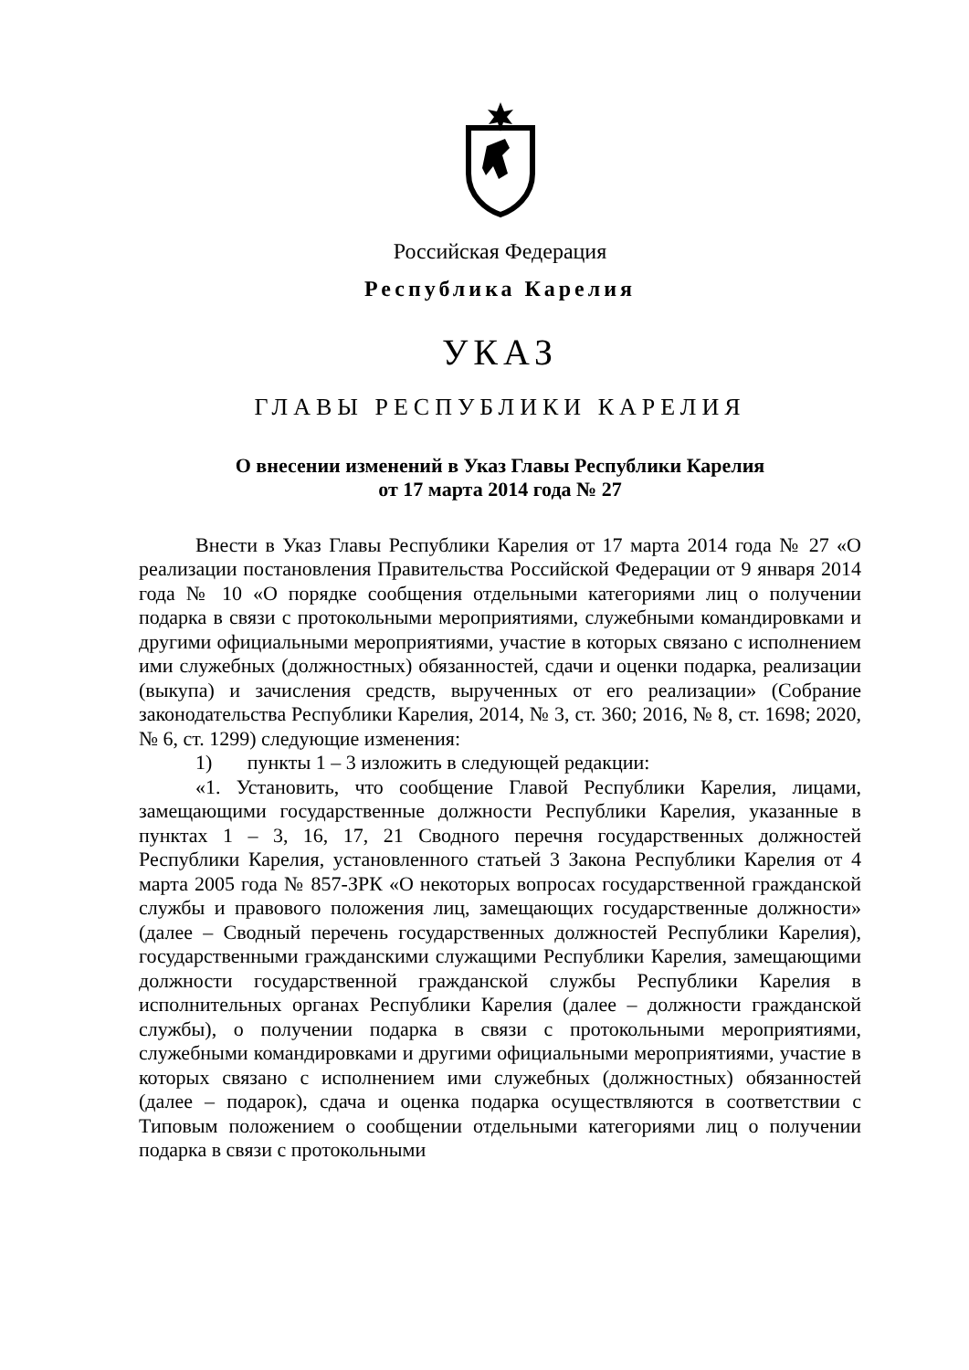Российская Федерация
Республика Карелия
УКАЗ
ГЛАВЫ РЕСПУБЛИКИ КАРЕЛИЯ
О внесении изменений в Указ Главы Республики Карелия
от 17 марта 2014 года № 27
Внести в Указ Главы Республики Карелия от 17 марта 2014 года № 27 «О реализации постановления Правительства Российской Федерации от 9 января 2014 года № 10 «О порядке сообщения отдельными категориями лиц о получении подарка в связи с протокольными мероприятиями, служебными командировками и другими официальными мероприятиями, участие в которых связано с исполнением ими служебных (должностных) обязанностей, сдачи и оценки подарка, реализации (выкупа) и зачисления средств, вырученных от его реализации» (Собрание законодательства Республики Карелия, 2014, № 3, ст. 360; 2016, № 8, ст. 1698; 2020, № 6, ст. 1299) следующие изменения:
1) пункты 1 – 3 изложить в следующей редакции:
«1. Установить, что сообщение Главой Республики Карелия, лицами, замещающими государственные должности Республики Карелия, указанные в пунктах 1 – 3, 16, 17, 21 Сводного перечня государственных должностей Республики Карелия, установленного статьей 3 Закона Республики Карелия от 4 марта 2005 года № 857-ЗРК «О некоторых вопросах государственной гражданской службы и правового положения лиц, замещающих государственные должности» (далее – Сводный перечень государственных должностей Республики Карелия), государственными гражданскими служащими Республики Карелия, замещающими должности государственной гражданской службы Республики Карелия в исполнительных органах Республики Карелия (далее – должности гражданской службы), о получении подарка в связи с протокольными мероприятиями, служебными командировками и другими официальными мероприятиями, участие в которых связано с исполнением ими служебных (должностных) обязанностей (далее – подарок), сдача и оценка подарка осуществляются в соответствии с Типовым положением о сообщении отдельными категориями лиц о получении подарка в связи с протокольными